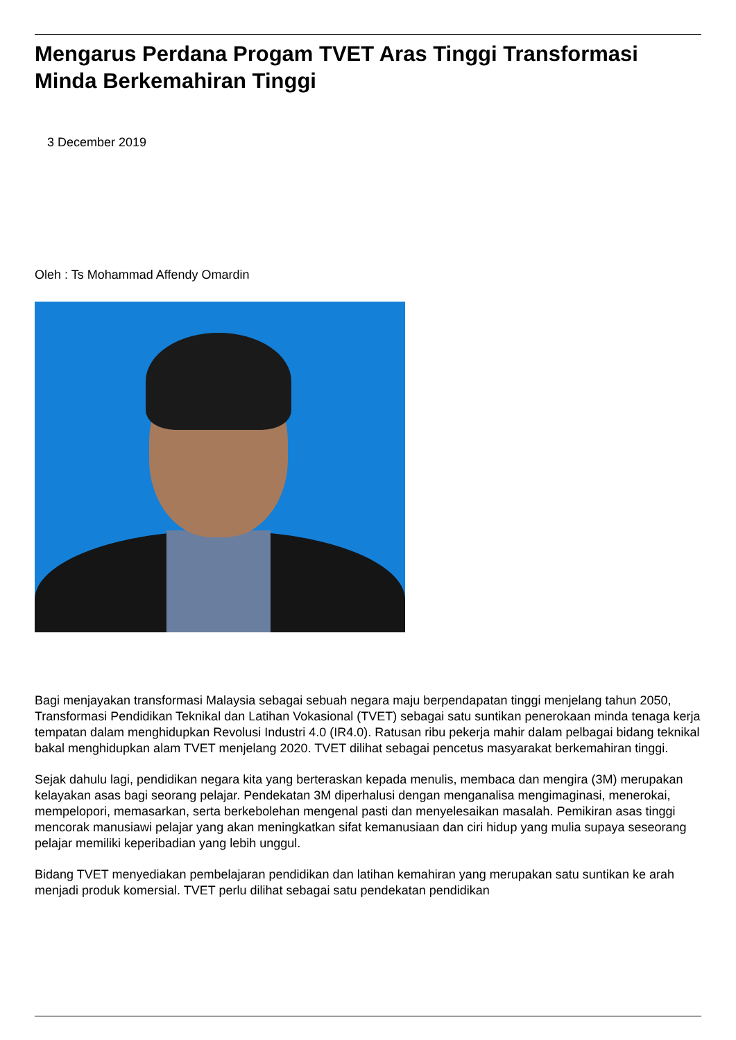Mengarus Perdana Progam TVET Aras Tinggi Transformasi Minda Berkemahiran Tinggi
3 December 2019
Oleh : Ts Mohammad Affendy Omardin
Bagi menjayakan transformasi Malaysia sebagai sebuah negara maju berpendapatan tinggi menjelang tahun 2050, Transformasi Pendidikan Teknikal dan Latihan Vokasional (TVET) sebagai satu suntikan penerokaan minda tenaga kerja tempatan dalam menghidupkan Revolusi Industri 4.0 (IR4.0). Ratusan ribu pekerja mahir dalam pelbagai bidang teknikal bakal menghidupkan alam TVET menjelang 2020. TVET dilihat sebagai pencetus masyarakat berkemahiran tinggi.
Sejak dahulu lagi, pendidikan negara kita yang berteraskan kepada menulis, membaca dan mengira (3M) merupakan kelayakan asas bagi seorang pelajar. Pendekatan 3M diperhalusi dengan menganalisa mengimaginasi, menerokai, mempelopori, memasarkan, serta berkebolehan mengenal pasti dan menyelesaikan masalah. Pemikiran asas tinggi mencorak manusiawi pelajar yang akan meningkatkan sifat kemanusiaan dan ciri hidup yang mulia supaya seseorang pelajar memiliki keperibadian yang lebih unggul.
Bidang TVET menyediakan pembelajaran pendidikan dan latihan kemahiran yang merupakan satu suntikan ke arah menjadi produk komersial. TVET perlu dilihat sebagai satu pendekatan pendidikan